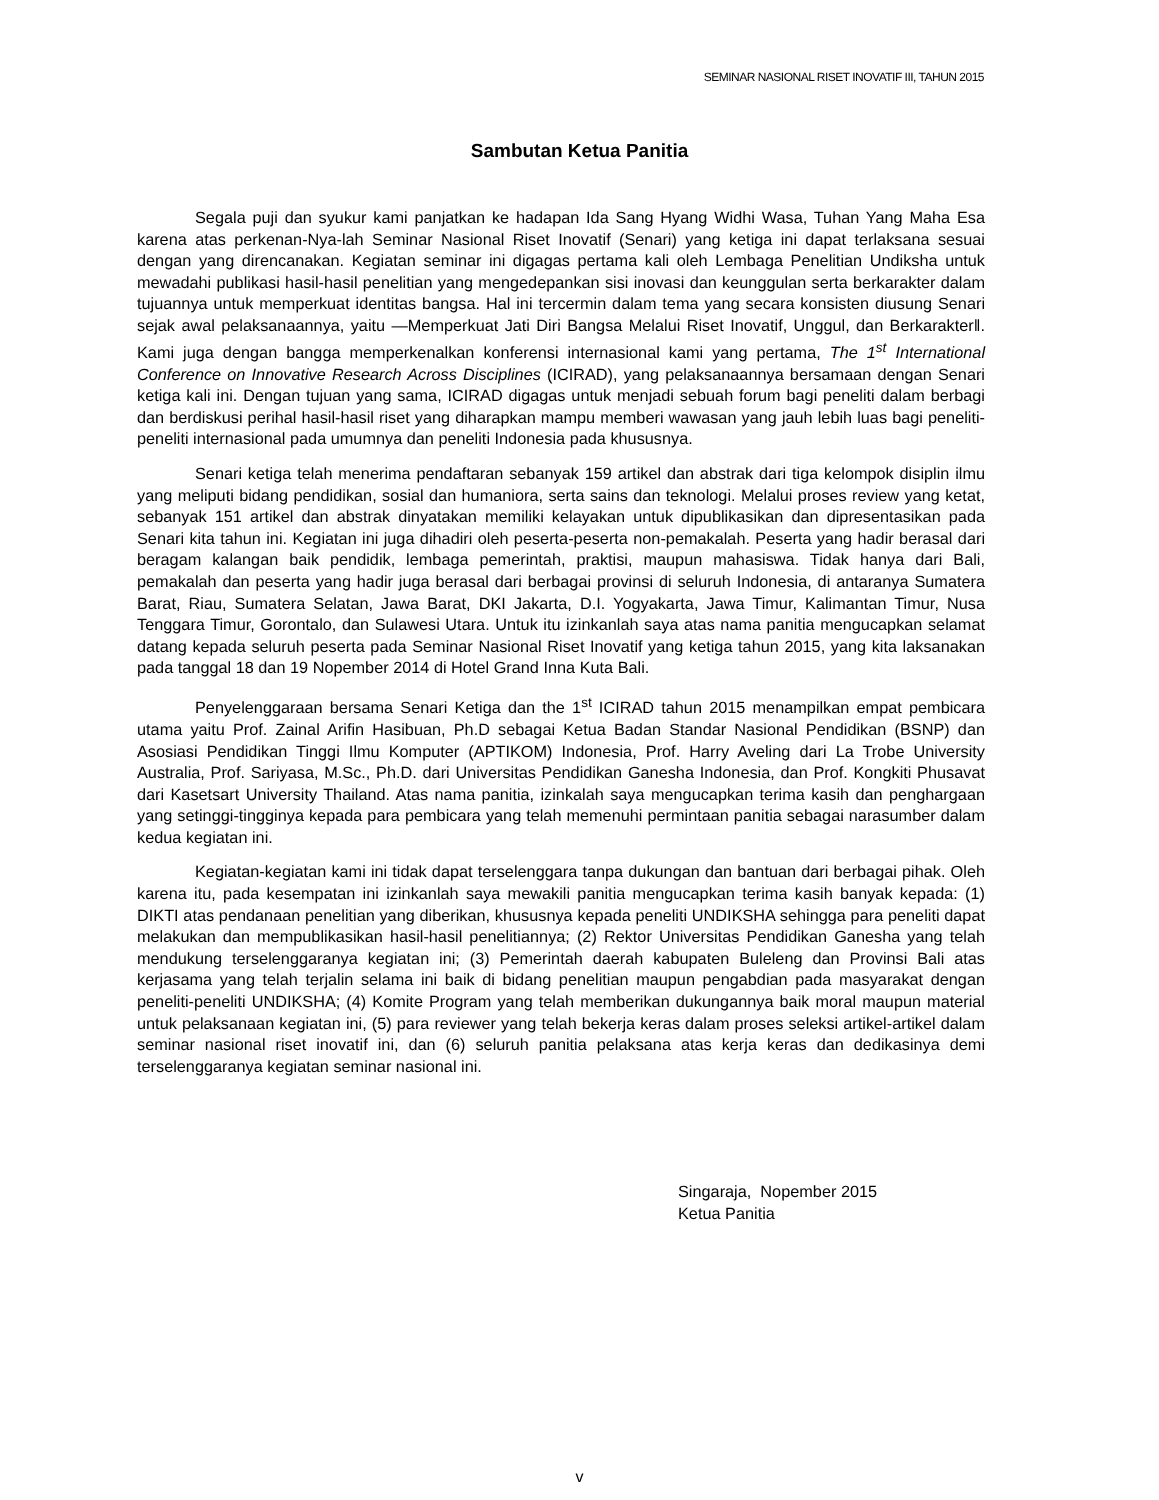SEMINAR NASIONAL RISET INOVATIF III, TAHUN 2015
Sambutan Ketua Panitia
Segala puji dan syukur kami panjatkan ke hadapan Ida Sang Hyang Widhi Wasa, Tuhan Yang Maha Esa karena atas perkenan-Nya-lah Seminar Nasional Riset Inovatif (Senari) yang ketiga ini dapat terlaksana sesuai dengan yang direncanakan. Kegiatan seminar ini digagas pertama kali oleh Lembaga Penelitian Undiksha untuk mewadahi publikasi hasil-hasil penelitian yang mengedepankan sisi inovasi dan keunggulan serta berkarakter dalam tujuannya untuk memperkuat identitas bangsa. Hal ini tercermin dalam tema yang secara konsisten diusung Senari sejak awal pelaksanaannya, yaitu ―Memperkuat Jati Diri Bangsa Melalui Riset Inovatif, Unggul, dan Berkarakter‖. Kami juga dengan bangga memperkenalkan konferensi internasional kami yang pertama, The 1<sup>st</sup> International Conference on Innovative Research Across Disciplines (ICIRAD), yang pelaksanaannya bersamaan dengan Senari ketiga kali ini. Dengan tujuan yang sama, ICIRAD digagas untuk menjadi sebuah forum bagi peneliti dalam berbagi dan berdiskusi perihal hasil-hasil riset yang diharapkan mampu memberi wawasan yang jauh lebih luas bagi peneliti-peneliti internasional pada umumnya dan peneliti Indonesia pada khususnya.
Senari ketiga telah menerima pendaftaran sebanyak 159 artikel dan abstrak dari tiga kelompok disiplin ilmu yang meliputi bidang pendidikan, sosial dan humaniora, serta sains dan teknologi. Melalui proses review yang ketat, sebanyak 151 artikel dan abstrak dinyatakan memiliki kelayakan untuk dipublikasikan dan dipresentasikan pada Senari kita tahun ini. Kegiatan ini juga dihadiri oleh peserta-peserta non-pemakalah. Peserta yang hadir berasal dari beragam kalangan baik pendidik, lembaga pemerintah, praktisi, maupun mahasiswa. Tidak hanya dari Bali, pemakalah dan peserta yang hadir juga berasal dari berbagai provinsi di seluruh Indonesia, di antaranya Sumatera Barat, Riau, Sumatera Selatan, Jawa Barat, DKI Jakarta, D.I. Yogyakarta, Jawa Timur, Kalimantan Timur, Nusa Tenggara Timur, Gorontalo, dan Sulawesi Utara. Untuk itu izinkanlah saya atas nama panitia mengucapkan selamat datang kepada seluruh peserta pada Seminar Nasional Riset Inovatif yang ketiga tahun 2015, yang kita laksanakan pada tanggal 18 dan 19 Nopember 2014 di Hotel Grand Inna Kuta Bali.
Penyelenggaraan bersama Senari Ketiga dan the 1<sup>st</sup> ICIRAD tahun 2015 menampilkan empat pembicara utama yaitu Prof. Zainal Arifin Hasibuan, Ph.D sebagai Ketua Badan Standar Nasional Pendidikan (BSNP) dan Asosiasi Pendidikan Tinggi Ilmu Komputer (APTIKOM) Indonesia, Prof. Harry Aveling dari La Trobe University Australia, Prof. Sariyasa, M.Sc., Ph.D. dari Universitas Pendidikan Ganesha Indonesia, dan Prof. Kongkiti Phusavat dari Kasetsart University Thailand. Atas nama panitia, izinkalah saya mengucapkan terima kasih dan penghargaan yang setinggi-tingginya kepada para pembicara yang telah memenuhi permintaan panitia sebagai narasumber dalam kedua kegiatan ini.
Kegiatan-kegiatan kami ini tidak dapat terselenggara tanpa dukungan dan bantuan dari berbagai pihak. Oleh karena itu, pada kesempatan ini izinkanlah saya mewakili panitia mengucapkan terima kasih banyak kepada: (1) DIKTI atas pendanaan penelitian yang diberikan, khususnya kepada peneliti UNDIKSHA sehingga para peneliti dapat melakukan dan mempublikasikan hasil-hasil penelitiannya; (2) Rektor Universitas Pendidikan Ganesha yang telah mendukung terselenggaranya kegiatan ini; (3) Pemerintah daerah kabupaten Buleleng dan Provinsi Bali atas kerjasama yang telah terjalin selama ini baik di bidang penelitian maupun pengabdian pada masyarakat dengan peneliti-peneliti UNDIKSHA; (4) Komite Program yang telah memberikan dukungannya baik moral maupun material untuk pelaksanaan kegiatan ini, (5) para reviewer yang telah bekerja keras dalam proses seleksi artikel-artikel dalam seminar nasional riset inovatif ini, dan (6) seluruh panitia pelaksana atas kerja keras dan dedikasinya demi terselenggaranya kegiatan seminar nasional ini.
Singaraja, Nopember 2015
Ketua Panitia
v